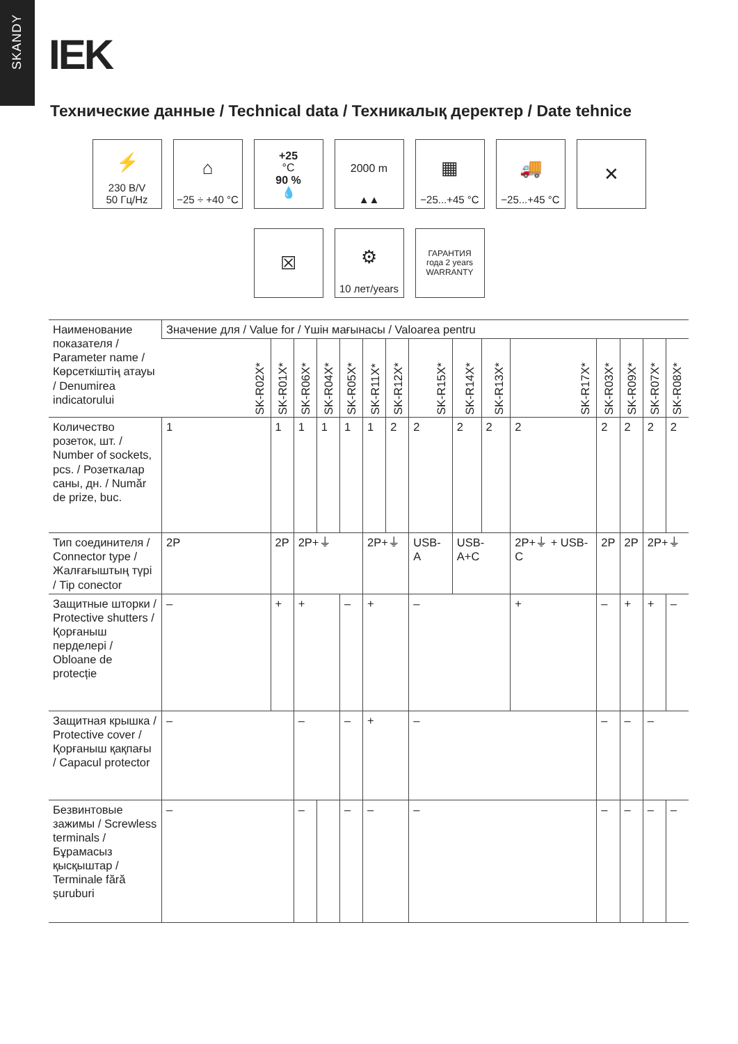SKANDY
IEK
Технические данные / Technical data / Техникалық деректер / Date tehnice
⚡
230 В/V
50 Гц/Hz
⌂
−25 ÷ +40 °C
+25
°C
90 %
💧
2000 m
▲▲
▦
−25...+45 °C
🚚
−25...+45 °C
✕
☒ ⚙
10 лет/years
ГАРАНТИЯ
года 2 years
WARRANTY
| Наименование показателя / Parameter name / Көрсеткіштің атауы / Denumirea indicatorului | Значение для / Value for / Үшін мағынасы / Valoarea pentru | | | | | | | | | | | | | | |
| --- | --- | --- | --- | --- | --- | --- | --- | --- | --- | --- | --- | --- | --- | --- | --- |
| | SK-R02X* | SK-R01X* | SK-R06X* | SK-R04X* | SK-R05X* | SK-R11X* | SK-R12X* | SK-R15X* | SK-R14X* | SK-R13X* | SK-R17X* | SK-R03X* | SK-R09X* | SK-R07X* | SK-R08X* |
| Количество розеток, шт. / Number of sockets, pcs. / Розеткалар саны, дн. / Număr de prize, buc. | 1 | 1 | 1 | 1 | 1 | 1 | 2 | 2 | 2 | 2 | 2 | 2 | 2 | 2 | 2 |
| Тип соединителя / Connector type / Жалғағыштың түрі / Tip conector | 2P | 2P | 2P+⏚ | | | 2P+⏚ | | USB-A | USB-A+C | | 2P+⏚ + USB-C | 2P | 2P | 2P+⏚ | |
| Защитные шторки / Protective shutters / Қорғаныш перделері / Obloane de protecție | – | + | + | | – | + | | – | | | + | – | + | + | – |
| Защитная крышка / Protective cover / Қорғаныш қақпағы / Capacul protector | – | | – | | – | + | | – | | | | – | – | – | |
| Безвинтовые зажимы / Screwless terminals / Бұрамасыз қысқыштар / Terminale fără șuruburi | – | | – | | – | – | | – | | | | – | – | – | – |